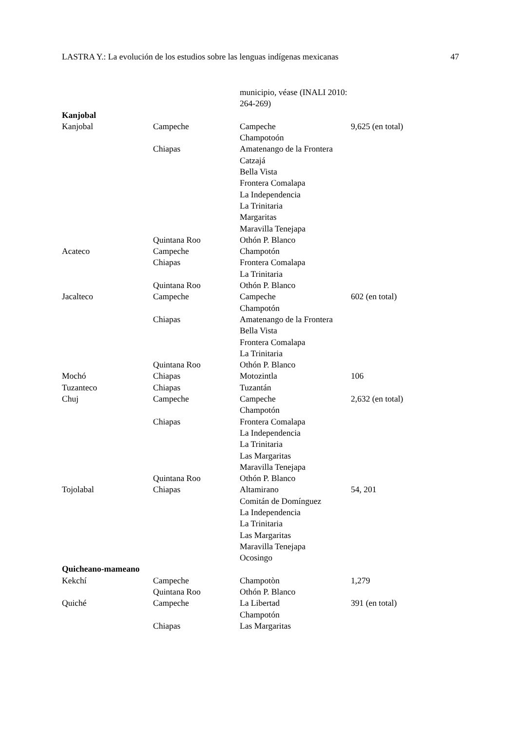LASTRA Y.: La evolución de los estudios sobre las lenguas indígenas mexicanas 47
| | | municipio, véase (INALI 2010: 264-269) | |
| Kanjobal | | | |
| Kanjobal | Campeche | Campeche Champotoón | 9,625 (en total) |
| | Chiapas | Amatenango de la Frontera Catzajá Bella Vista Frontera Comalapa La Independencia La Trinitaria Margaritas Maravilla Tenejapa | |
| | Quintana Roo | Othón P. Blanco | |
| Acateco | Campeche | Champotón | |
| | Chiapas | Frontera Comalapa La Trinitaria | |
| | Quintana Roo | Othón P. Blanco | |
| Jacalteco | Campeche | Campeche Champotón | 602 (en total) |
| | Chiapas | Amatenango de la Frontera Bella Vista Frontera Comalapa La Trinitaria | |
| | Quintana Roo | Othón P. Blanco | |
| Mochó | Chiapas | Motozintla | 106 |
| Tuzanteco | Chiapas | Tuzantán | |
| Chuj | Campeche | Campeche Champotón | 2,632 (en total) |
| | Chiapas | Frontera Comalapa La Independencia La Trinitaria Las Margaritas Maravilla Tenejapa | |
| | Quintana Roo | Othón P. Blanco | |
| Tojolabal | Chiapas | Altamirano Comitán de Domínguez La Independencia La Trinitaria Las Margaritas Maravilla Tenejapa Ocosingo | 54, 201 |
| Quicheano-mameano | | | |
| Kekchí | Campeche | Champotòn | 1,279 |
| | Quintana Roo | Othón P. Blanco | |
| Quiché | Campeche | La Libertad Champotón | 391 (en total) |
| | Chiapas | Las Margaritas | |